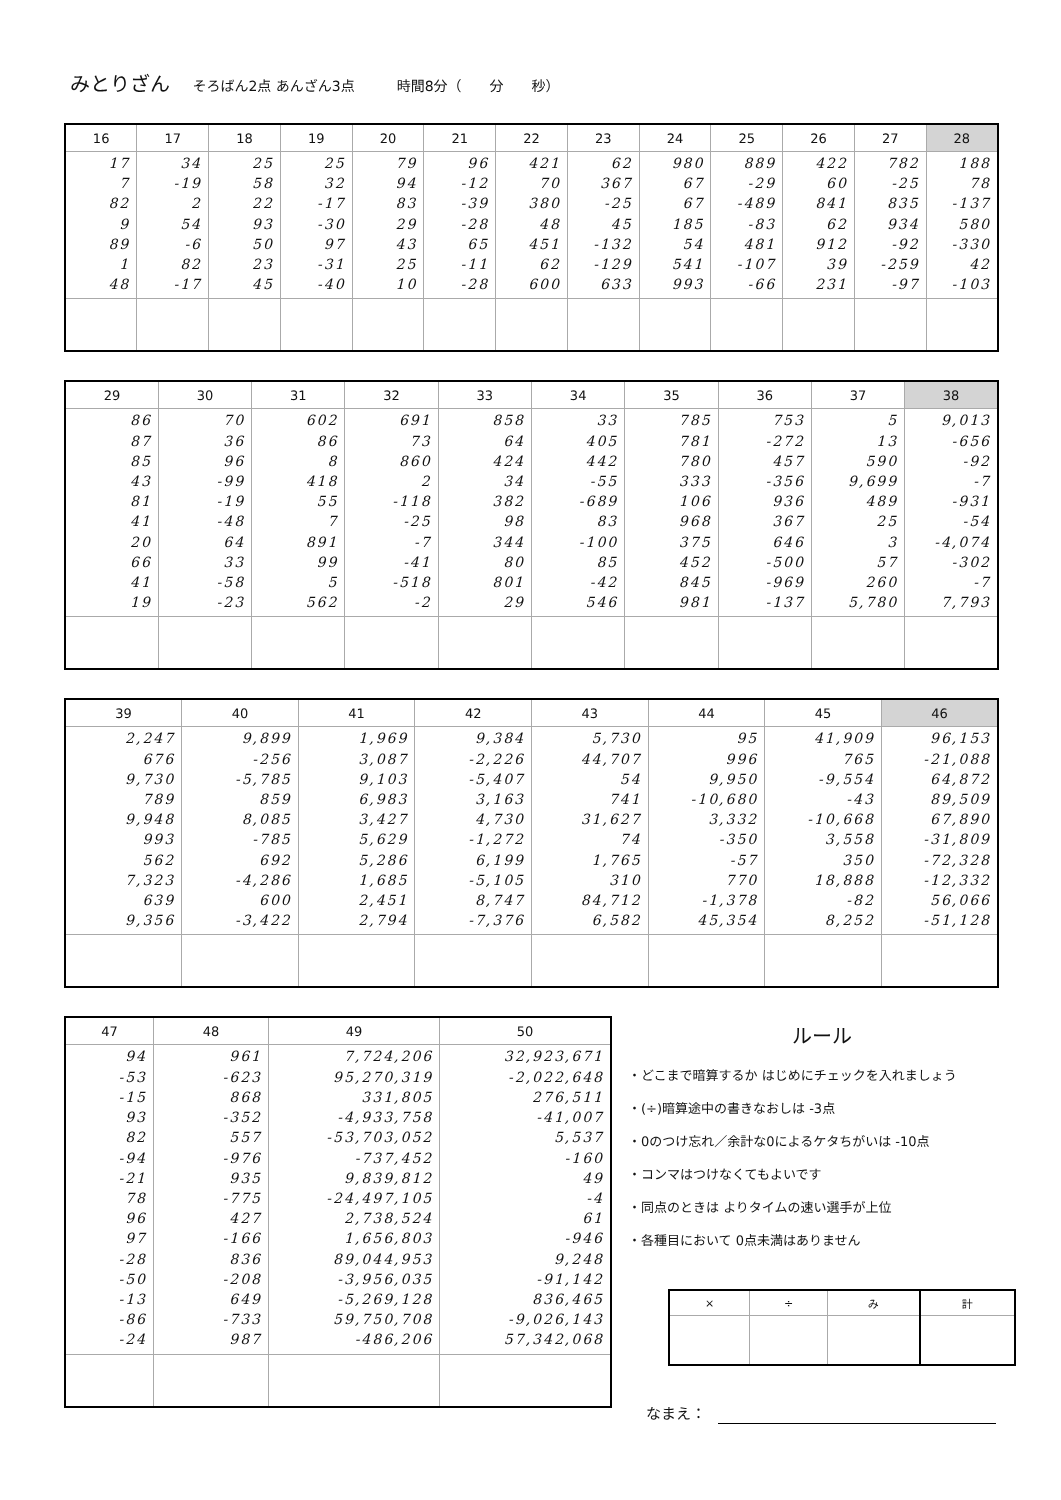みとりざん そろばん2点 あんざん3点　　　時間8分（　　分　　秒）
| 16 | 17 | 18 | 19 | 20 | 21 | 22 | 23 | 24 | 25 | 26 | 27 | 28 |
| --- | --- | --- | --- | --- | --- | --- | --- | --- | --- | --- | --- | --- |
| 17 7 82 9 89 1 48 | 34 -19 2 54 -6 82 -17 | 25 58 22 93 50 23 45 | 25 32 -17 -30 97 -31 -40 | 79 94 83 29 43 25 10 | 96 -12 -39 -28 65 -11 -28 | 421 70 380 48 451 62 600 | 62 367 -25 45 -132 -129 633 | 980 67 67 185 54 541 993 | 889 -29 -489 -83 481 -107 -66 | 422 60 841 62 912 39 231 | 782 -25 835 934 -92 -259 -97 | 188 78 -137 580 -330 42 -103 |
| 29 | 30 | 31 | 32 | 33 | 34 | 35 | 36 | 37 | 38 |
| --- | --- | --- | --- | --- | --- | --- | --- | --- | --- |
| 86 87 85 43 81 41 20 66 41 19 | 70 36 96 -99 -19 -48 64 33 -58 -23 | 602 86 8 418 55 7 891 99 5 562 | 691 73 860 2 -118 -25 -7 -41 -518 -2 | 858 64 424 34 382 98 344 80 801 29 | 33 405 442 -55 -689 83 -100 85 -42 546 | 785 781 780 333 106 968 375 452 845 981 | 753 -272 457 -356 936 367 646 -500 -969 -137 | 5 13 590 9,699 489 25 3 57 260 5,780 | 9,013 -656 -92 -7 -931 -54 -4,074 -302 -7 7,793 |
| 39 | 40 | 41 | 42 | 43 | 44 | 45 | 46 |
| --- | --- | --- | --- | --- | --- | --- | --- |
| 2,247 676 9,730 789 9,948 993 562 7,323 639 9,356 | 9,899 -256 -5,785 859 8,085 -785 692 -4,286 600 -3,422 | 1,969 3,087 9,103 6,983 3,427 5,629 5,286 1,685 2,451 2,794 | 9,384 -2,226 -5,407 3,163 4,730 -1,272 6,199 -5,105 8,747 -7,376 | 5,730 44,707 54 741 31,627 74 1,765 310 84,712 6,582 | 95 996 9,950 -10,680 3,332 -350 -57 770 -1,378 45,354 | 41,909 765 -9,554 -43 -10,668 3,558 350 18,888 -82 8,252 | 96,153 -21,088 64,872 89,509 67,890 -31,809 -72,328 -12,332 56,066 -51,128 |
| 47 | 48 | 49 | 50 |
| --- | --- | --- | --- |
| 94 -53 -15 93 82 -94 -21 78 96 97 -28 -50 -13 -86 -24 | 961 -623 868 -352 557 -976 935 -775 427 -166 836 -208 649 -733 987 | 7,724,206 95,270,319 331,805 -4,933,758 -53,703,052 -737,452 9,839,812 -24,497,105 2,738,524 1,656,803 89,044,953 -3,956,035 -5,269,128 59,750,708 -486,206 | 32,923,671 -2,022,648 276,511 -41,007 5,537 -160 49 -4 61 -946 9,248 -91,142 836,465 -9,026,143 57,342,068 |
ルール
・どこまで暗算するか はじめにチェックを入れましょう
・(÷)暗算途中の書きなおしは -3点
・0のつけ忘れ／余計な0によるケタちがいは -10点
・コンマはつけなくてもよいです
・同点のときは よりタイムの速い選手が上位
・各種目において 0点未満はありません
| × | ÷ | み | 計 |
| --- | --- | --- | --- |
なまえ：